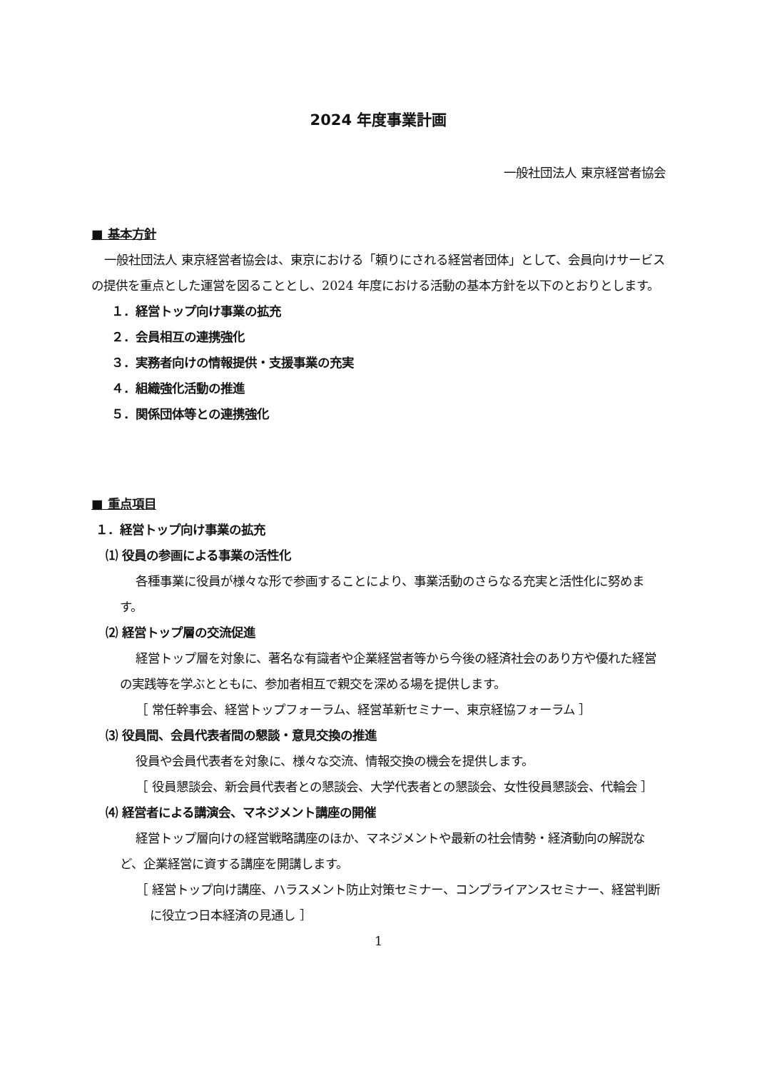2024 年度事業計画
一般社団法人 東京経営者協会
■ 基本方針
一般社団法人 東京経営者協会は、東京における「頼りにされる経営者団体」として、会員向けサービスの提供を重点とした運営を図ることとし、2024 年度における活動の基本方針を以下のとおりとします。
１．経営トップ向け事業の拡充
２．会員相互の連携強化
３．実務者向けの情報提供・支援事業の充実
４．組織強化活動の推進
５．関係団体等との連携強化
■ 重点項目
１．経営トップ向け事業の拡充
⑴ 役員の参画による事業の活性化
各種事業に役員が様々な形で参画することにより、事業活動のさらなる充実と活性化に努めます。
⑵ 経営トップ層の交流促進
経営トップ層を対象に、著名な有識者や企業経営者等から今後の経済社会のあり方や優れた経営の実践等を学ぶとともに、参加者相互で親交を深める場を提供します。
［ 常任幹事会、経営トップフォーラム、経営革新セミナー、東京経協フォーラム ］
⑶ 役員間、会員代表者間の懇談・意見交換の推進
役員や会員代表者を対象に、様々な交流、情報交換の機会を提供します。
［ 役員懇談会、新会員代表者との懇談会、大学代表者との懇談会、女性役員懇談会、代輪会 ］
⑷ 経営者による講演会、マネジメント講座の開催
経営トップ層向けの経営戦略講座のほか、マネジメントや最新の社会情勢・経済動向の解説など、企業経営に資する講座を開講します。
［ 経営トップ向け講座、ハラスメント防止対策セミナー、コンプライアンスセミナー、経営判断に役立つ日本経済の見通し ］
1